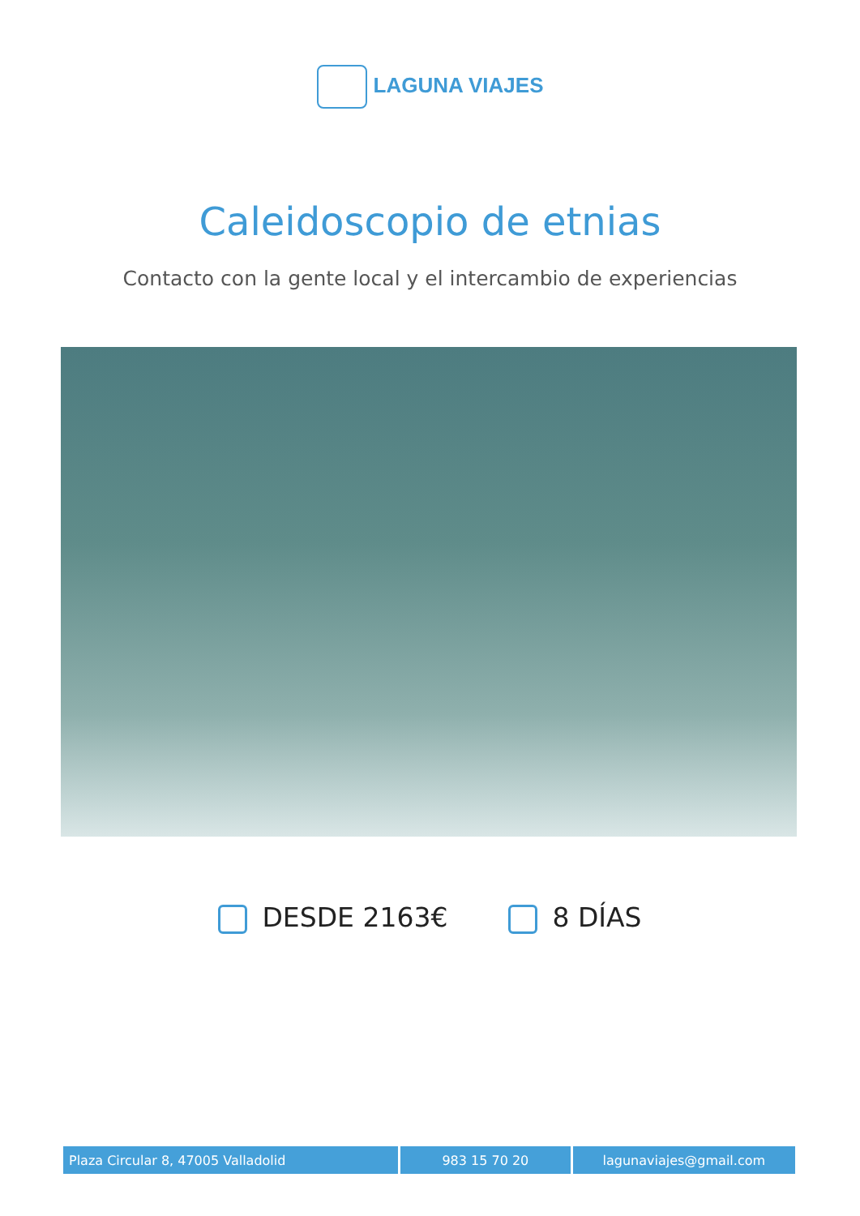LAGUNA VIAJES
Caleidoscopio de etnias
Contacto con la gente local y el intercambio de experiencias
DESDE 2163€ 8 DÍAS
Plaza Circular 8, 47005 Valladolid 983 15 70 20 lagunaviajes@gmail.com